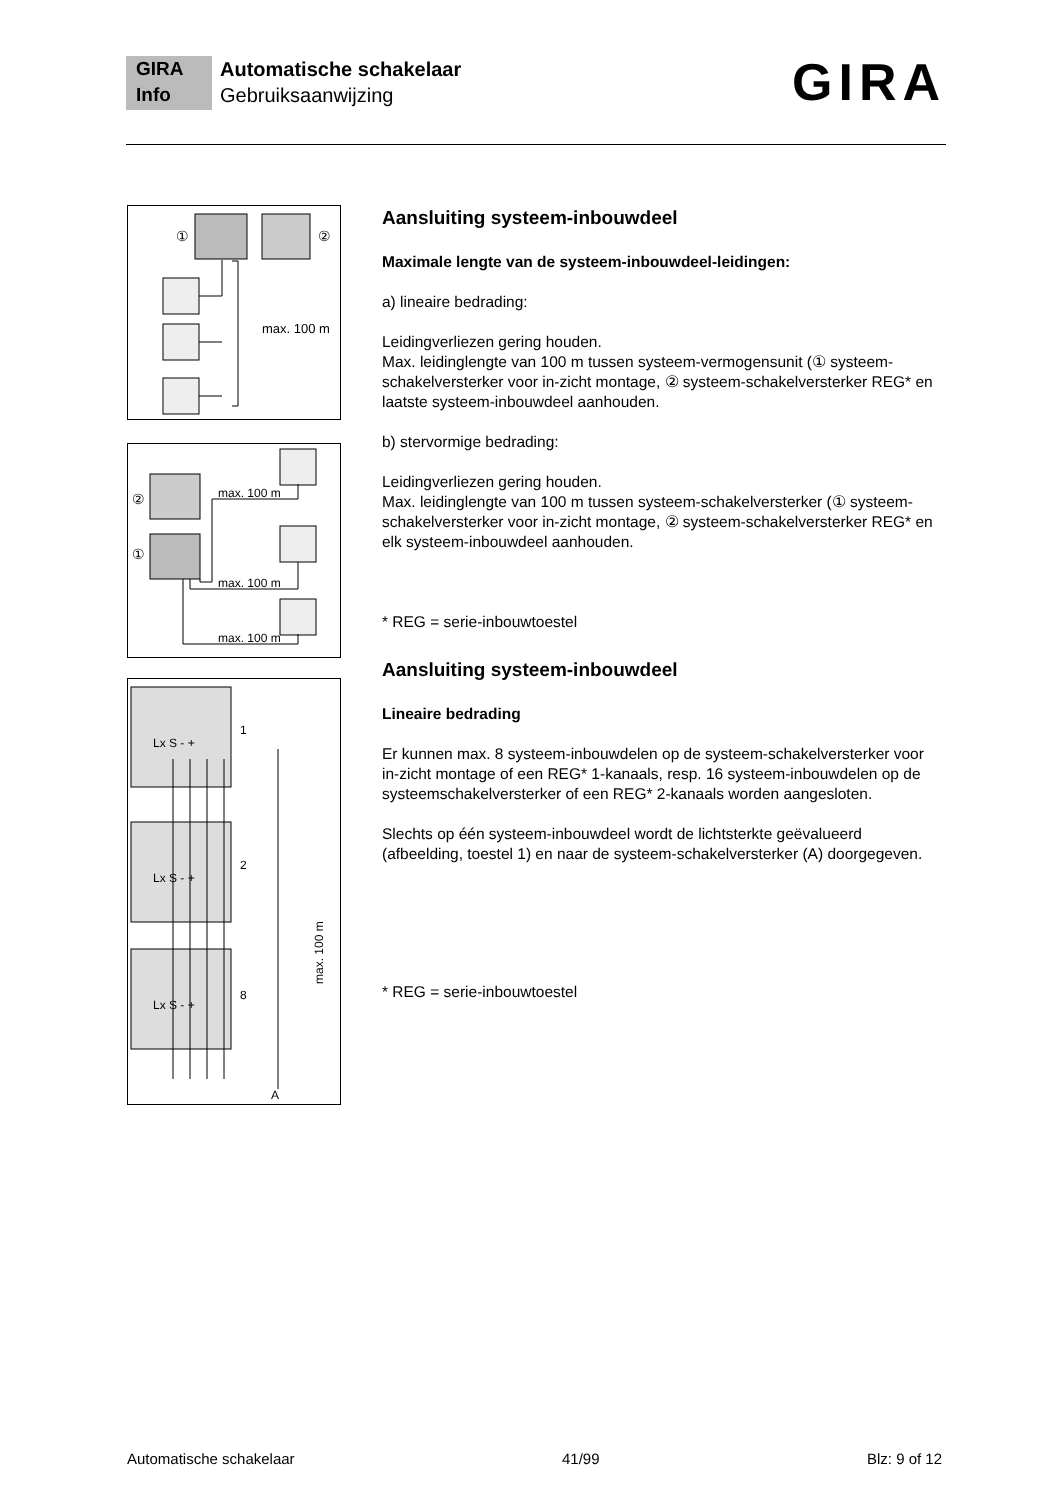GIRA
Info
Automatische schakelaar
Gebruiksaanwijzing
GIRA
①
②
max. 100 m
②
①
max. 100 m
max. 100 m
max. 100 m
Lx S - +
Lx S - +
Lx S - +
1
2
8
A
max. 100 m
Aansluiting systeem-inbouwdeel
Maximale lengte van de systeem-inbouwdeel-leidingen:
a) lineaire bedrading:
Leidingverliezen gering houden.
Max. leidinglengte van 100 m tussen systeem-vermogensunit (① systeem-schakelversterker voor in-zicht montage, ② systeem-schakelversterker REG* en laatste systeem-inbouwdeel aanhouden.
b) stervormige bedrading:
Leidingverliezen gering houden.
Max. leidinglengte van 100 m tussen systeem-schakelversterker (① systeem-schakelversterker voor in-zicht montage, ② systeem-schakelversterker REG* en elk systeem-inbouwdeel aanhouden.
* REG = serie-inbouwtoestel
Aansluiting systeem-inbouwdeel
Lineaire bedrading
Er kunnen max. 8 systeem-inbouwdelen op de systeem-schakelversterker voor in-zicht montage of een REG* 1-kanaals, resp. 16 systeem-inbouwdelen op de systeemschakelversterker of een REG* 2-kanaals worden aangesloten.
Slechts op één systeem-inbouwdeel wordt de lichtsterkte geëvalueerd (afbeelding, toestel 1) en naar de systeem-schakelversterker (A) doorgegeven.
* REG = serie-inbouwtoestel
Automatische schakelaar 41/99 Blz: 9 of 12